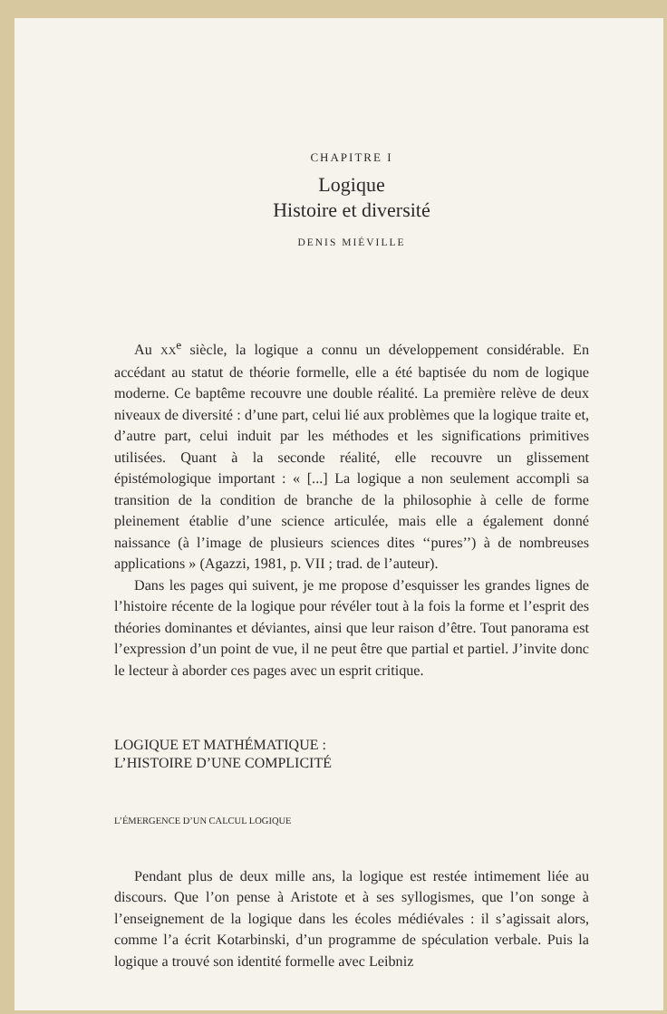CHAPITRE I
Logique
Histoire et diversité
DENIS MIÉVILLE
Au XX<sup>e</sup> siècle, la logique a connu un développement considérable. En accédant au statut de théorie formelle, elle a été baptisée du nom de logique moderne. Ce baptême recouvre une double réalité. La première relève de deux niveaux de diversité : d’une part, celui lié aux problèmes que la logique traite et, d’autre part, celui induit par les méthodes et les significations primitives utilisées. Quant à la seconde réalité, elle recouvre un glissement épistémologique important : « [...] La logique a non seulement accompli sa transition de la condition de branche de la philosophie à celle de forme pleinement établie d’une science articulée, mais elle a également donné naissance (à l’image de plusieurs sciences dites ‘‘pures’’) à de nombreuses applications » (Agazzi, 1981, p. VII ; trad. de l’auteur).
Dans les pages qui suivent, je me propose d’esquisser les grandes lignes de l’histoire récente de la logique pour révéler tout à la fois la forme et l’esprit des théories dominantes et déviantes, ainsi que leur raison d’être. Tout panorama est l’expression d’un point de vue, il ne peut être que partial et partiel. J’invite donc le lecteur à aborder ces pages avec un esprit critique.
LOGIQUE ET MATHÉMATIQUE :
L’HISTOIRE D’UNE COMPLICITÉ
L’ÉMERGENCE D’UN CALCUL LOGIQUE
Pendant plus de deux mille ans, la logique est restée intimement liée au discours. Que l’on pense à Aristote et à ses syllogismes, que l’on songe à l’enseignement de la logique dans les écoles médiévales : il s’agissait alors, comme l’a écrit Kotarbinski, d’un programme de spéculation verbale. Puis la logique a trouvé son identité formelle avec Leibniz